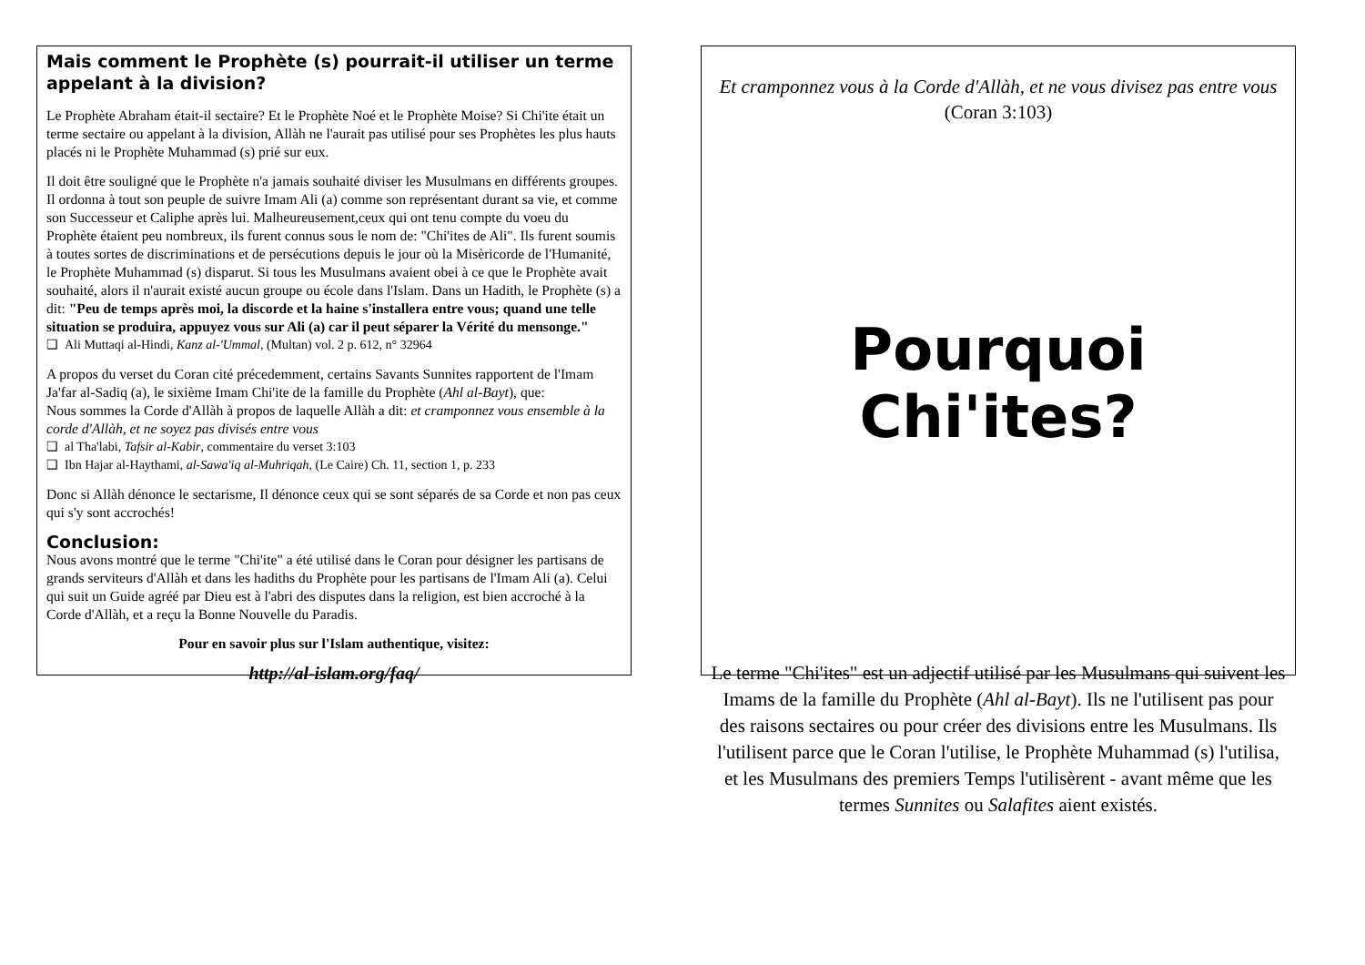Mais comment le Prophète (s) pourrait-il utiliser un terme appelant à la division?
Le Prophète Abraham était-il sectaire? Et le Prophète Noé et le Prophète Moise? Si Chi'ite était un terme sectaire ou appelant à la division, Allàh ne l'aurait pas utilisé pour ses Prophètes les plus hauts placés ni le Prophète Muhammad (s) prié sur eux.
Il doit être souligné que le Prophète n'a jamais souhaité diviser les Musulmans en différents groupes. Il ordonna à tout son peuple de suivre Imam Ali (a) comme son représentant durant sa vie, et comme son Successeur et Caliphe après lui. Malheureusement,ceux qui ont tenu compte du voeu du Prophète étaient peu nombreux, ils furent connus sous le nom de: "Chi'ites de Ali". Ils furent soumis à toutes sortes de discriminations et de persécutions depuis le jour où la Misèricorde de l'Humanité, le Prophète Muhammad (s) disparut. Si tous les Musulmans avaient obei à ce que le Prophète avait souhaité, alors il n'aurait existé aucun groupe ou école dans l'Islam. Dans un Hadith, le Prophète (s) a dit: "Peu de temps après moi, la discorde et la haine s'installera entre vous; quand une telle situation se produira, appuyez vous sur Ali (a) car il peut séparer la Vérité du mensonge."
❑ Ali Muttaqi al-Hindi, Kanz al-'Ummal, (Multan) vol. 2 p. 612, n° 32964
A propos du verset du Coran cité précedemment, certains Savants Sunnites rapportent de l'Imam Ja'far al-Sadiq (a), le sixième Imam Chi'ite de la famille du Prophète (Ahl al-Bayt), que:
Nous sommes la Corde d'Allàh à propos de laquelle Allàh a dit: et cramponnez vous ensemble à la corde d'Allàh, et ne soyez pas divisés entre vous
❑ al Tha'labi, Tafsir al-Kabir, commentaire du verset 3:103
❑ Ibn Hajar al-Haythami, al-Sawa'iq al-Muhriqah, (Le Caire) Ch. 11, section 1, p. 233
Donc si Allàh dénonce le sectarisme, Il dénonce ceux qui se sont séparés de sa Corde et non pas ceux qui s'y sont accrochés!
Conclusion:
Nous avons montré que le terme "Chi'ite" a été utilisé dans le Coran pour désigner les partisans de grands serviteurs d'Allàh et dans les hadiths du Prophète pour les partisans de l'Imam Ali (a). Celui qui suit un Guide agréé par Dieu est à l'abri des disputes dans la religion, est bien accroché à la Corde d'Allàh, et a reçu la Bonne Nouvelle du Paradis.
Pour en savoir plus sur l'Islam authentique, visitez:
http://al-islam.org/faq/
Et cramponnez vous à la Corde d'Allàh, et ne vous divisez pas entre vous
(Coran 3:103)
Pourquoi Chi'ites?
Le terme "Chi'ites" est un adjectif utilisé par les Musulmans qui suivent les Imams de la famille du Prophète (Ahl al-Bayt). Ils ne l'utilisent pas pour des raisons sectaires ou pour créer des divisions entre les Musulmans. Ils l'utilisent parce que le Coran l'utilise, le Prophète Muhammad (s) l'utilisa, et les Musulmans des premiers Temps l'utilisèrent - avant même que les termes Sunnites ou Salafites aient existés.